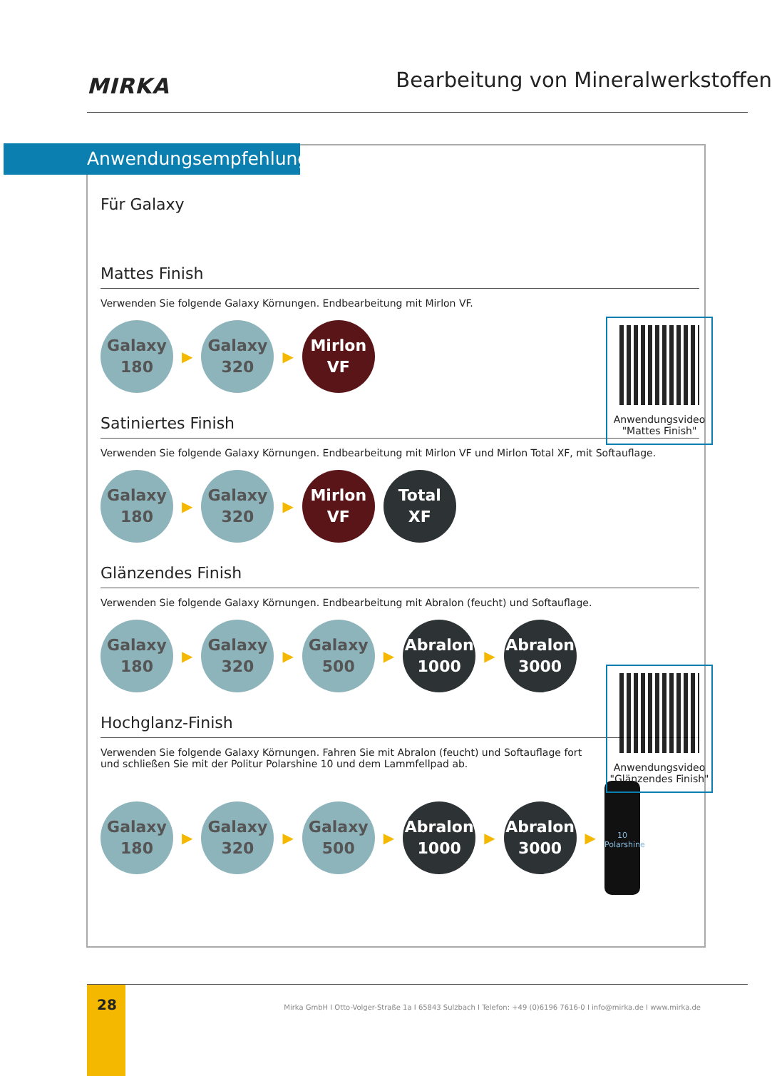MIRKA
Bearbeitung von Mineralwerkstoffen
Für Galaxy
Mattes Finish
Anwendungsvideo
"Mattes Finish"
Verwenden Sie folgende Galaxy Körnungen. Endbearbeitung mit Mirlon VF.
Galaxy
180
▶
Galaxy
320
▶
Mirlon
VF
Satiniertes Finish
Verwenden Sie folgende Galaxy Körnungen. Endbearbeitung mit Mirlon VF und Mirlon Total XF, mit Softauflage.
Galaxy
180
▶
Galaxy
320
▶
Mirlon
VF
Total
XF
Glänzendes Finish
Anwendungsvideo
"Glänzendes Finish"
Verwenden Sie folgende Galaxy Körnungen. Endbearbeitung mit Abralon (feucht) und Softauflage.
Galaxy
180
▶
Galaxy
320
▶
Galaxy
500
▶
Abralon
1000
▶
Abralon
3000
Hochglanz-Finish
Verwenden Sie folgende Galaxy Körnungen. Fahren Sie mit Abralon (feucht) und Softauflage fort
und schließen Sie mit der Politur Polarshine 10 und dem Lammfellpad ab.
Galaxy
180
▶
Galaxy
320
▶
Galaxy
500
▶
Abralon
1000
▶
Abralon
3000
▶
10
Polarshine
Anwendungsempfehlung
28
Mirka GmbH I Otto-Volger-Straße 1a I 65843 Sulzbach I Telefon: +49 (0)6196 7616-0 I info@mirka.de I www.mirka.de